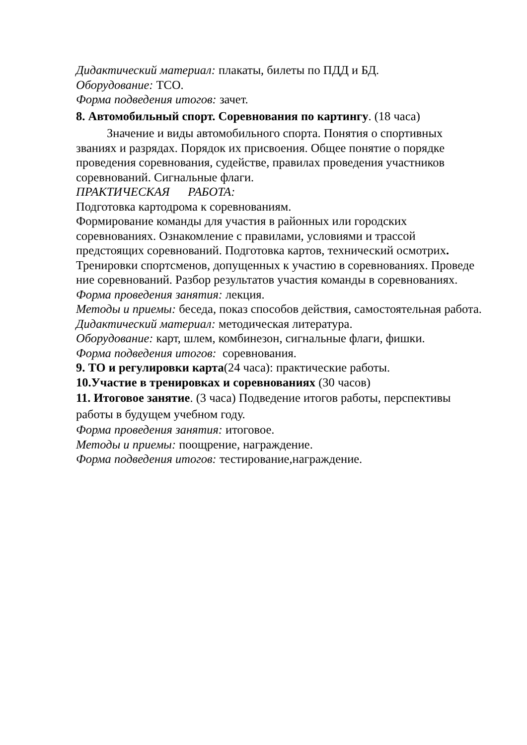Дидактический материал: плакаты, билеты по ПДД и БД.
Оборудование: ТСО.
Форма подведения итогов: зачет.
8. Автомобильный спорт. Соревнования по картингу. (18 часа)
Значение и виды автомобильного спорта. Понятия о спортивных званиях и разрядах. Порядок их присвоения. Общее понятие о порядке проведения соревнования, судействе, правилах проведения участников соревнований. Сигнальные флаги.
ПРАКТИЧЕСКАЯ РАБОТА:
Подготовка картодрома к соревнованиям.
Формирование команды для участия в районных или городских соревнованиях. Ознакомление с правилами, условиями и трассой предстоящих соревнований. Подготовка картов, технический осмотрих.
Тренировки спортсменов, допущенных к участию в соревнованиях. Проведе ние соревнований. Разбор результатов участия команды в соревнованиях.
Форма проведения занятия: лекция.
Методы и приемы: беседа, показ способов действия, самостоятельная работа.
Дидактический материал: методическая литература.
Оборудование: карт, шлем, комбинезон, сигнальные флаги, фишки.
Форма подведения итогов: соревнования.
9. ТО и регулировки карта(24 часа): практические работы.
10.Участие в тренировках и соревнованиях (30 часов)
11. Итоговое занятие. (3 часа) Подведение итогов работы, перспективы работы в будущем учебном году.
Форма проведения занятия: итоговое.
Методы и приемы: поощрение, награждение.
Форма подведения итогов: тестирование,награждение.